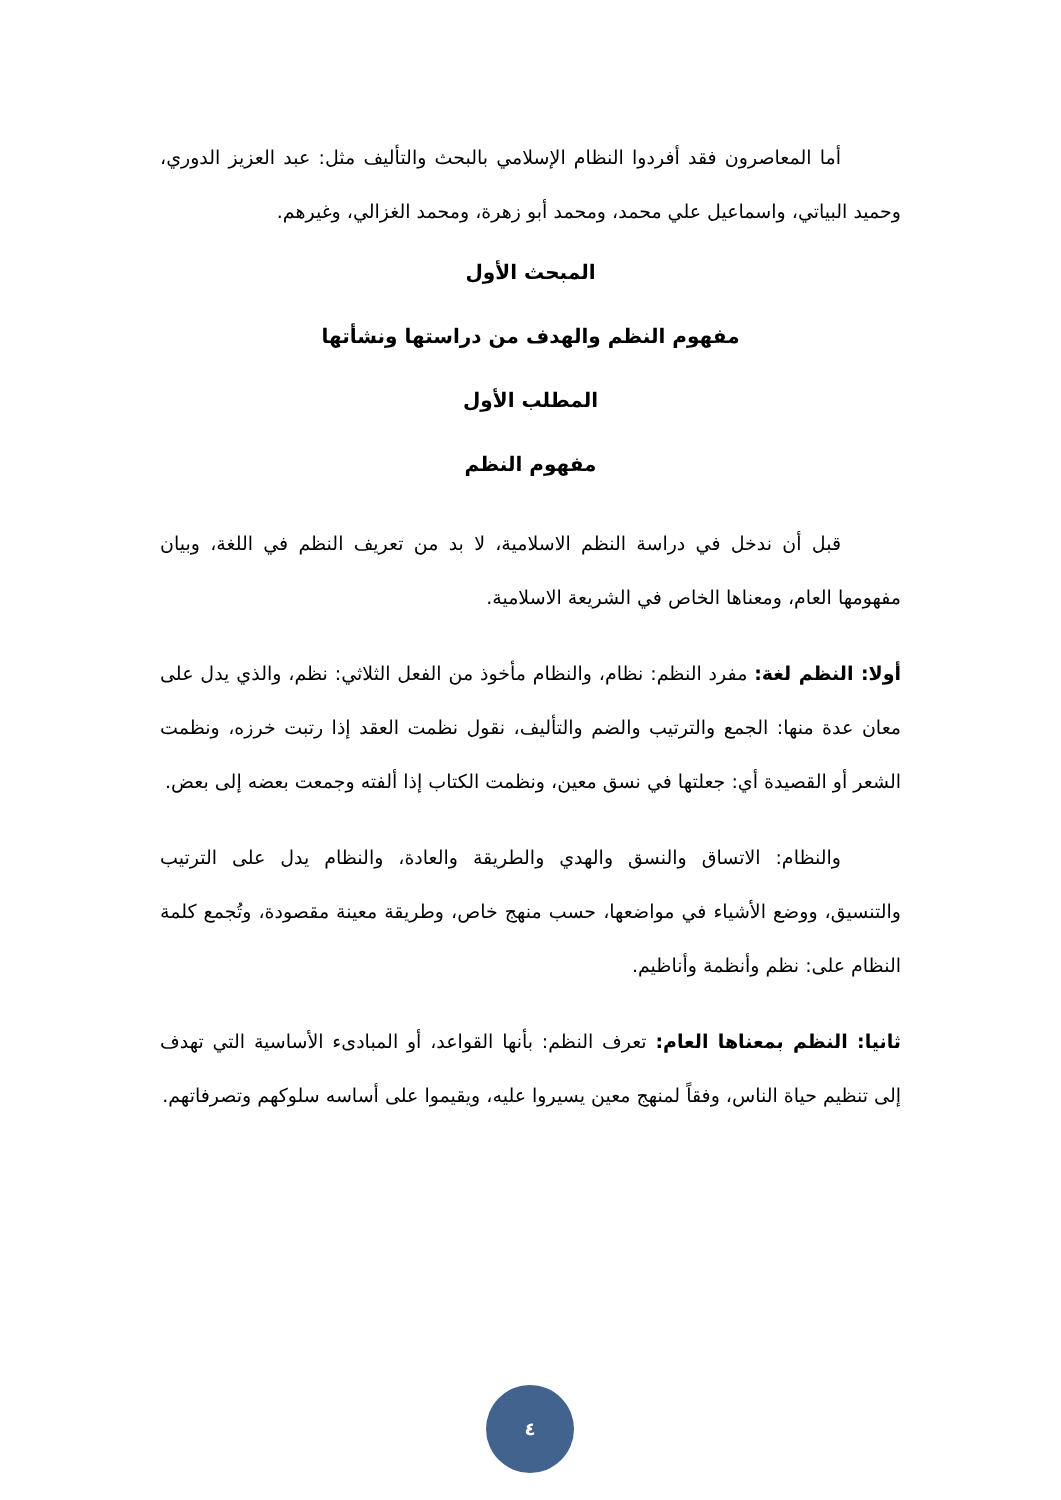أما المعاصرون فقد أفردوا النظام الإسلامي بالبحث والتأليف مثل: عبد العزيز الدوري، وحميد البياتي، واسماعيل علي محمد، ومحمد أبو زهرة، ومحمد الغزالي، وغيرهم.
المبحث الأول
مفهوم النظم والهدف من دراستها ونشأتها
المطلب الأول
مفهوم النظم
قبل أن ندخل في دراسة النظم الاسلامية، لا بد من تعريف النظم في اللغة، وبيان مفهومها العام، ومعناها الخاص في الشريعة الاسلامية.
أولا: النظم لغة: مفرد النظم: نظام، والنظام مأخوذ من الفعل الثلاثي: نظم، والذي يدل على معان عدة منها: الجمع والترتيب والضم والتأليف، نقول نظمت العقد إذا رتبت خرزه، ونظمت الشعر أو القصيدة أي: جعلتها في نسق معين، ونظمت الكتاب إذا ألفته وجمعت بعضه إلى بعض.
والنظام: الاتساق والنسق والهدي والطريقة والعادة، والنظام يدل على الترتيب والتنسيق، ووضع الأشياء في مواضعها، حسب منهج خاص، وطريقة معينة مقصودة، وتُجمع كلمة النظام على: نظم وأنظمة وأناظيم.
ثانيا: النظم بمعناها العام: تعرف النظم: بأنها القواعد، أو المبادىء الأساسية التي تهدف إلى تنظيم حياة الناس، وفقاً لمنهج معين يسيروا عليه، ويقيموا على أساسه سلوكهم وتصرفاتهم.
٤